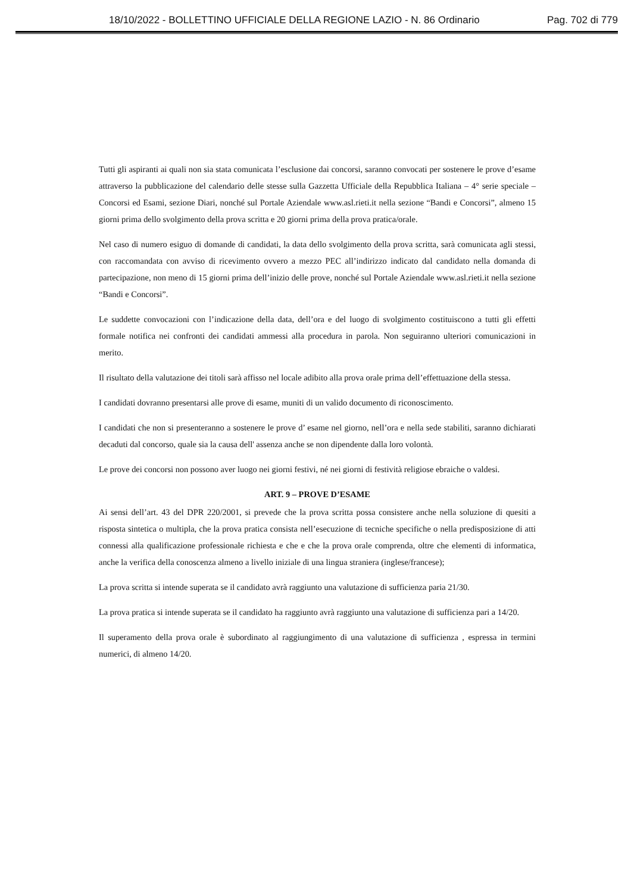18/10/2022 - BOLLETTINO UFFICIALE DELLA REGIONE LAZIO - N. 86 Ordinario Pag. 702 di 779
Tutti gli aspiranti ai quali non sia stata comunicata l’esclusione dai concorsi, saranno convocati per sostenere le prove d’esame attraverso la pubblicazione del calendario delle stesse sulla Gazzetta Ufficiale della Repubblica Italiana – 4° serie speciale – Concorsi ed Esami, sezione Diari, nonché sul Portale Aziendale www.asl.rieti.it nella sezione “Bandi e Concorsi”, almeno 15 giorni prima dello svolgimento della prova scritta e 20 giorni prima della prova pratica/orale.
Nel caso di numero esiguo di domande di candidati, la data dello svolgimento della prova scritta, sarà comunicata agli stessi, con raccomandata con avviso di ricevimento ovvero a mezzo PEC all’indirizzo indicato dal candidato nella domanda di partecipazione, non meno di 15 giorni prima dell’inizio delle prove, nonché sul Portale Aziendale www.asl.rieti.it nella sezione “Bandi e Concorsi”.
Le suddette convocazioni con l’indicazione della data, dell’ora e del luogo di svolgimento costituiscono a tutti gli effetti formale notifica nei confronti dei candidati ammessi alla procedura in parola. Non seguiranno ulteriori comunicazioni in merito.
Il risultato della valutazione dei titoli sarà affisso nel locale adibito alla prova orale prima dell’effettuazione della stessa.
I candidati dovranno presentarsi alle prove di esame, muniti di un valido documento di riconoscimento.
I candidati che non si presenteranno a sostenere le prove d’ esame nel giorno, nell’ora e nella sede stabiliti, saranno dichiarati decaduti dal concorso, quale sia la causa dell' assenza anche se non dipendente dalla loro volontà.
Le prove dei concorsi non possono aver luogo nei giorni festivi, né nei giorni di festività religiose ebraiche o valdesi.
ART. 9 – PROVE D’ESAME
Ai sensi dell’art. 43 del DPR 220/2001, si prevede che la prova scritta possa consistere anche nella soluzione di quesiti a risposta sintetica o multipla, che la prova pratica consista nell’esecuzione di tecniche specifiche o nella predisposizione di atti connessi alla qualificazione professionale richiesta e che e che la prova orale comprenda, oltre che elementi di informatica, anche la verifica della conoscenza almeno a livello iniziale di una lingua straniera (inglese/francese);
La prova scritta si intende superata se il candidato avrà raggiunto una valutazione di sufficienza paria 21/30.
La prova pratica si intende superata se il candidato ha raggiunto avrà raggiunto una valutazione di sufficienza pari a 14/20.
Il superamento della prova orale è subordinato al raggiungimento di una valutazione di sufficienza , espressa in termini numerici, di almeno 14/20.